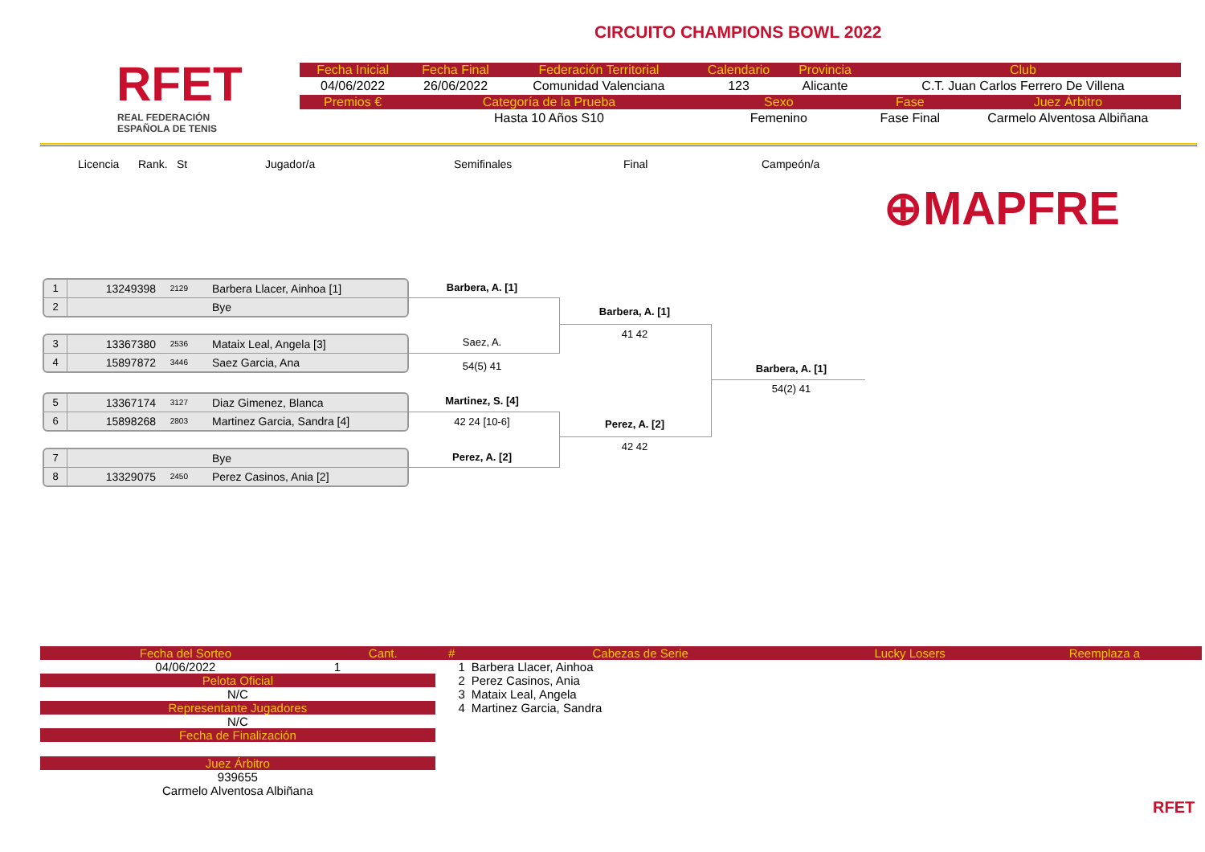RFET
REAL FEDERACIÓN
ESPAÑOLA DE TENIS
CIRCUITO CHAMPIONS BOWL 2022
| Fecha Inicial | Fecha Final | Federación Territorial | Calendario | Provincia | Club | |
| --- | --- | --- | --- | --- | --- | --- |
| 04/06/2022 | 26/06/2022 | Comunidad Valenciana | 123 | Alicante | C.T. Juan Carlos Ferrero De Villena | |
| Premios € | Categoría de la Prueba | | Sexo | | Fase | Juez Árbitro |
| | Hasta 10 Años S10 | | Femenino | | Fase Final | Carmelo Alventosa Albiñana |
Licencia Rank. St Jugador/a Semifinales Final Campeón/a
⊕MAPFRE
1 13249398 2129 Barbera Llacer, Ainhoa [1]
2 Bye
3 13367380 2536 Mataix Leal, Angela [3]
4 15897872 3446 Saez Garcia, Ana
5 13367174 3127 Diaz Gimenez, Blanca
6 15898268 2803 Martinez Garcia, Sandra [4]
7 Bye
8 13329075 2450 Perez Casinos, Ania [2]
Barbera, A. [1]
Saez, A.
54(5) 41
Martinez, S. [4]
42 24 [10-6]
Perez, A. [2]
Barbera, A. [1]
41 42
Perez, A. [2]
42 42
Barbera, A. [1]
54(2) 41
| Fecha del Sorteo | Cant. | # | Cabezas de Serie | Lucky Losers | Reemplaza a |
| --- | --- | --- | --- | --- | --- |
| 04/06/2022 | 1 | 1 | Barbera Llacer, Ainhoa | | |
| Pelota Oficial | | 2 | Perez Casinos, Ania | | |
| N/C | | 3 | Mataix Leal, Angela | | |
| Representante Jugadores | | 4 | Martinez Garcia, Sandra | | |
| N/C | | | | | |
| Fecha de Finalización | | | | | |
| Juez Árbitro | | | | | |
| 939655 | | | | | |
| Carmelo Alventosa Albiñana | | | | | |
RFET